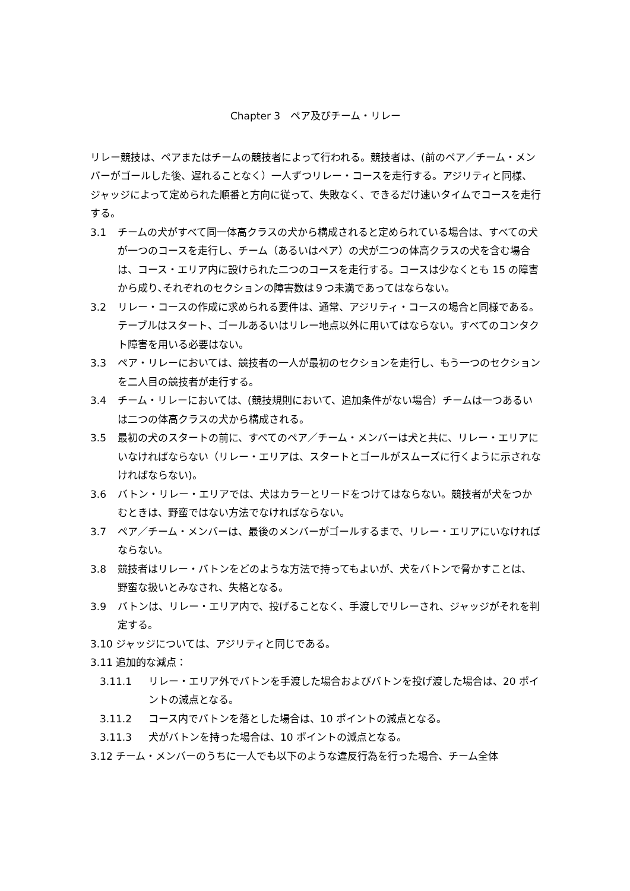Chapter 3　ペア及びチーム・リレー
リレー競技は、ペアまたはチームの競技者によって行われる。競技者は、(前のペア／チーム・メンバーがゴールした後、遅れることなく）一人ずつリレー・コースを走行する。アジリティと同様、ジャッジによって定められた順番と方向に従って、失敗なく、できるだけ速いタイムでコースを走行する。
3.1 チームの犬がすべて同一体高クラスの犬から構成されると定められている場合は、すべての犬が一つのコースを走行し、チーム（あるいはペア）の犬が二つの体高クラスの犬を含む場合は、コース・エリア内に設けられた二つのコースを走行する。コースは少なくとも 15 の障害から成り､それぞれのセクションの障害数は９つ未満であってはならない。
3.2 リレー・コースの作成に求められる要件は、通常、アジリティ・コースの場合と同様である。テーブルはスタート、ゴールあるいはリレー地点以外に用いてはならない。すべてのコンタクト障害を用いる必要はない。
3.3 ペア・リレーにおいては、競技者の一人が最初のセクションを走行し、もう一つのセクションを二人目の競技者が走行する。
3.4 チーム・リレーにおいては、(競技規則において、追加条件がない場合）チームは一つあるいは二つの体高クラスの犬から構成される。
3.5 最初の犬のスタートの前に、すべてのペア／チーム・メンバーは犬と共に、リレー・エリアにいなければならない（リレー・エリアは、スタートとゴールがスムーズに行くように示されなければならない)。
3.6 バトン・リレー・エリアでは、犬はカラーとリードをつけてはならない。競技者が犬をつかむときは、野蛮ではない方法でなければならない。
3.7 ペア／チーム・メンバーは、最後のメンバーがゴールするまで、リレー・エリアにいなければならない。
3.8 競技者はリレー・バトンをどのような方法で持ってもよいが、犬をバトンで脅かすことは、野蛮な扱いとみなされ、失格となる。
3.9 バトンは、リレー・エリア内で、投げることなく、手渡しでリレーされ、ジャッジがそれを判定する。
3.10 ジャッジについては、アジリティと同じである。
3.11 追加的な減点：
3.11.1 リレー・エリア外でバトンを手渡した場合およびバトンを投げ渡した場合は、20 ポイントの減点となる。
3.11.2 コース内でバトンを落とした場合は、10 ポイントの減点となる。
3.11.3 犬がバトンを持った場合は、10 ポイントの減点となる。
3.12 チーム・メンバーのうちに一人でも以下のような違反行為を行った場合、チーム全体